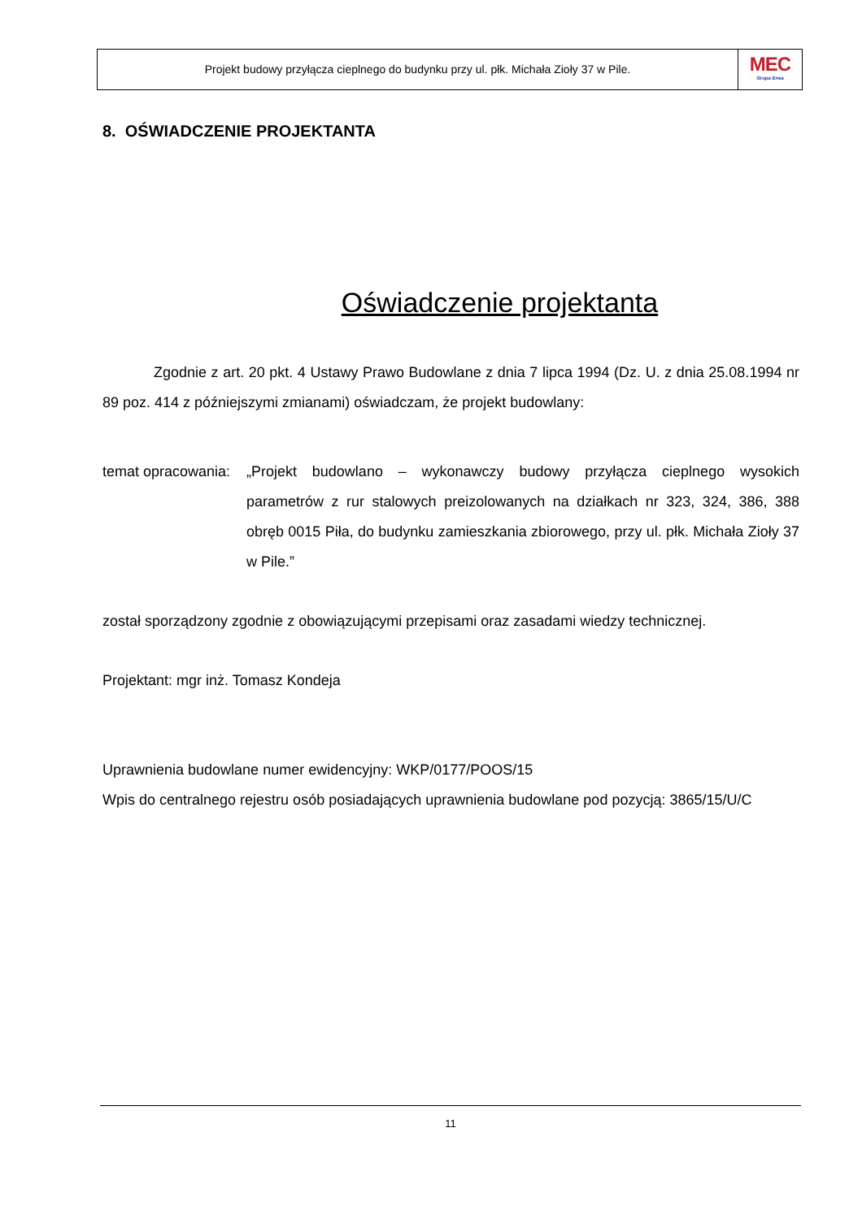Projekt budowy przyłącza cieplnego do budynku przy ul. płk. Michała Zioły 37 w Pile.
MEC
Grupa Enea
8. OŚWIADCZENIE PROJEKTANTA
Oświadczenie projektanta
Zgodnie z art. 20 pkt. 4 Ustawy Prawo Budowlane z dnia 7 lipca 1994 (Dz. U. z dnia 25.08.1994 nr 89 poz. 414 z późniejszymi zmianami) oświadczam, że projekt budowlany:
temat opracowania:
„Projekt budowlano – wykonawczy budowy przyłącza cieplnego wysokich parametrów z rur stalowych preizolowanych na działkach nr 323, 324, 386, 388 obręb 0015 Piła, do budynku zamieszkania zbiorowego, przy ul. płk. Michała Zioły 37 w Pile.”
został sporządzony zgodnie z obowiązującymi przepisami oraz zasadami wiedzy technicznej.
Projektant: mgr inż. Tomasz Kondeja
Uprawnienia budowlane numer ewidencyjny: WKP/0177/POOS/15
Wpis do centralnego rejestru osób posiadających uprawnienia budowlane pod pozycją: 3865/15/U/C
11